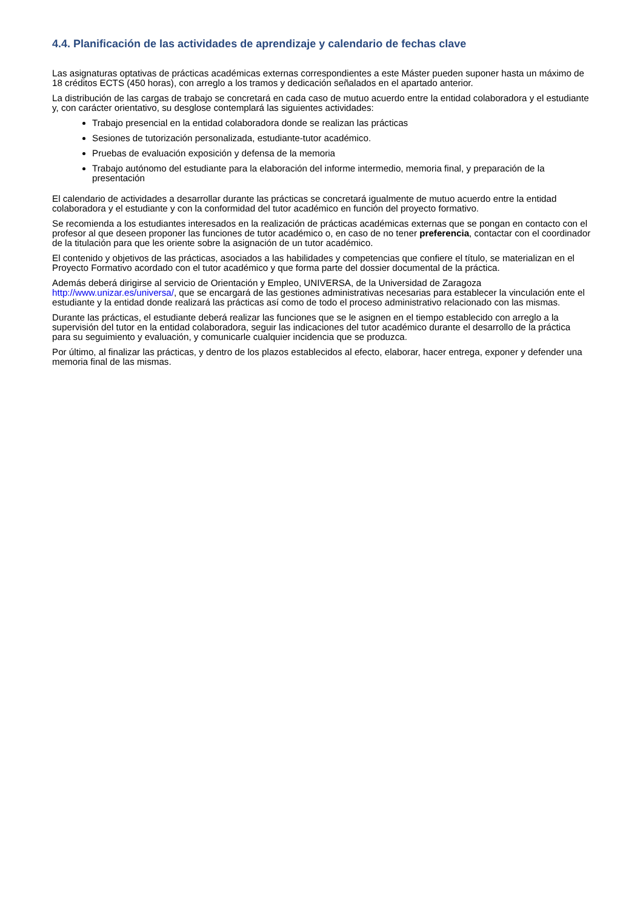4.4. Planificación de las actividades de aprendizaje y calendario de fechas clave
Las asignaturas optativas de prácticas académicas externas correspondientes a este Máster pueden suponer hasta un máximo de 18 créditos ECTS (450 horas), con arreglo a los tramos y dedicación señalados en el apartado anterior.
La distribución de las cargas de trabajo se concretará en cada caso de mutuo acuerdo entre la entidad colaboradora y el estudiante y, con carácter orientativo, su desglose contemplará las siguientes actividades:
Trabajo presencial en la entidad colaboradora donde se realizan las prácticas
Sesiones de tutorización personalizada, estudiante-tutor académico.
Pruebas de evaluación exposición y defensa de la memoria
Trabajo autónomo del estudiante para la elaboración del informe intermedio, memoria final, y preparación de la presentación
El calendario de actividades a desarrollar durante las prácticas se concretará igualmente de mutuo acuerdo entre la entidad colaboradora y el estudiante y con la conformidad del tutor académico en función del proyecto formativo.
Se recomienda a los estudiantes interesados en la realización de prácticas académicas externas que se pongan en contacto con el profesor al que deseen proponer las funciones de tutor académico o, en caso de no tener preferencia, contactar con el coordinador de la titulación para que les oriente sobre la asignación de un tutor académico.
El contenido y objetivos de las prácticas, asociados a las habilidades y competencias que confiere el título, se materializan en el Proyecto Formativo acordado con el tutor académico y que forma parte del dossier documental de la práctica.
Además deberá dirigirse al servicio de Orientación y Empleo, UNIVERSA, de la Universidad de Zaragoza http://www.unizar.es/universa/, que se encargará de las gestiones administrativas necesarias para establecer la vinculación ente el estudiante y la entidad donde realizará las prácticas así como de todo el proceso administrativo relacionado con las mismas.
Durante las prácticas, el estudiante deberá realizar las funciones que se le asignen en el tiempo establecido con arreglo a la supervisión del tutor en la entidad colaboradora, seguir las indicaciones del tutor académico durante el desarrollo de la práctica para su seguimiento y evaluación, y comunicarle cualquier incidencia que se produzca.
Por último, al finalizar las prácticas, y dentro de los plazos establecidos al efecto, elaborar, hacer entrega, exponer y defender una memoria final de las mismas.